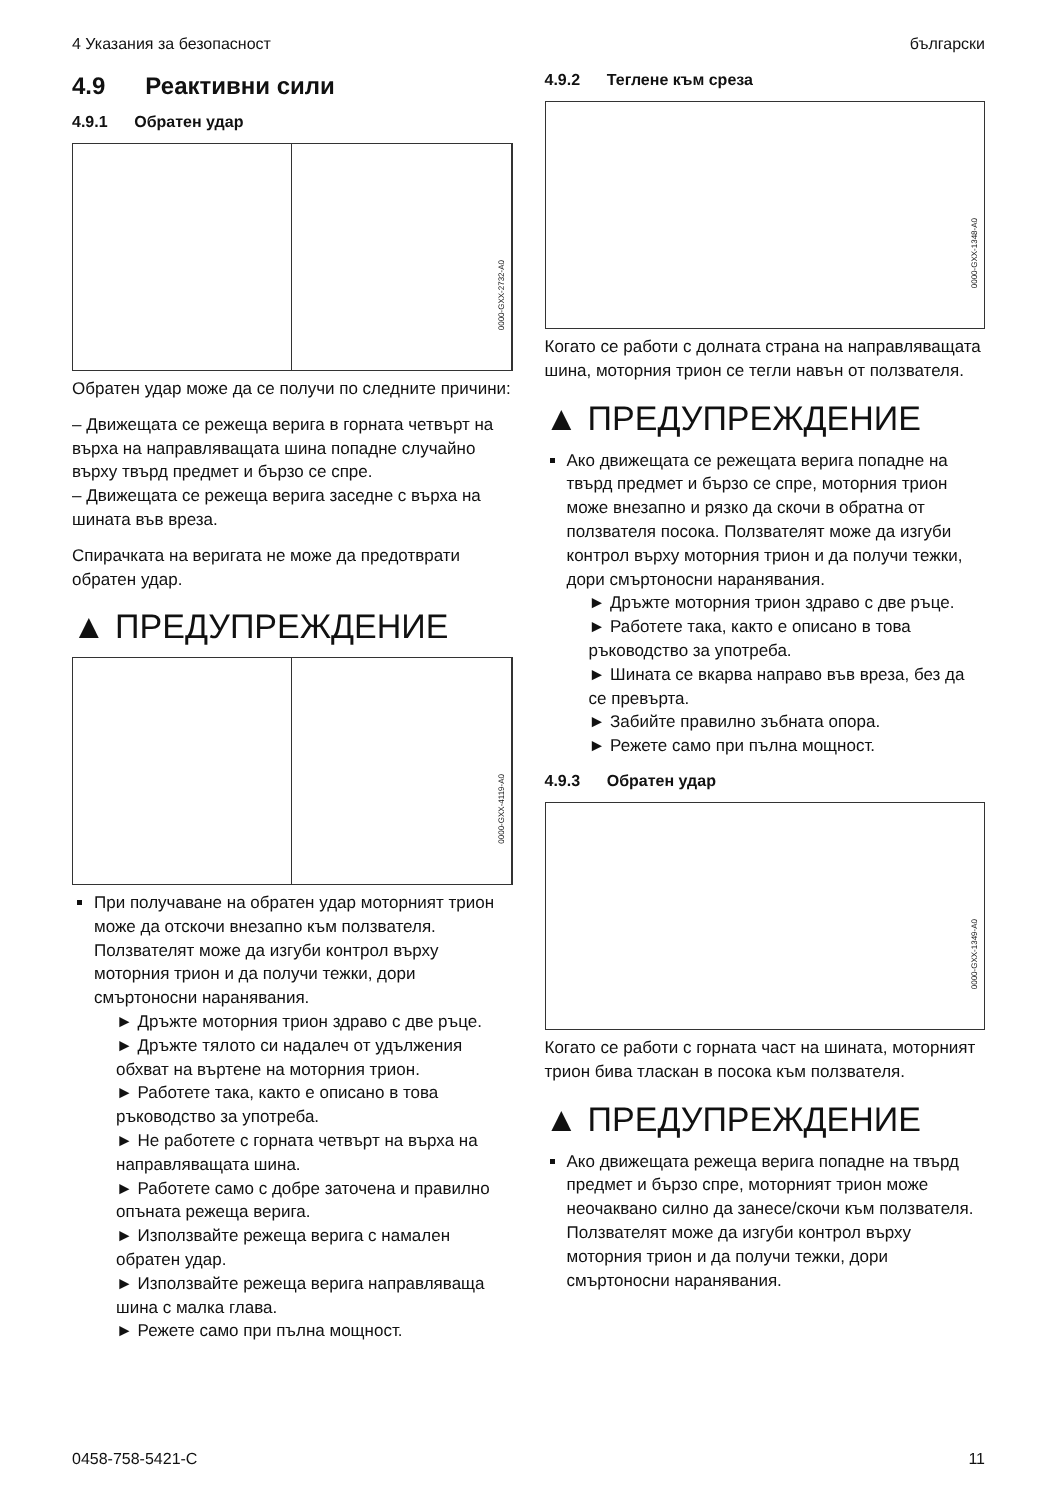4 Указания за безопасност български
4.9 Реактивни сили
4.9.1 Обратен удар
0000-GXX-2732-A0
Обратен удар може да се получи по следните причини:
– Движещата се режеща верига в горната четвърт на върха на направляващата шина попадне случайно върху твърд предмет и бързо се спре.
– Движещата се режеща верига заседне с върха на шината във вреза.
Спирачката на веригата не може да предотврати обратен удар.
▲ ПРЕДУПРЕЖДЕНИЕ
0000-GXX-4119-A0
При получаване на обратен удар моторният трион може да отскочи внезапно към ползвателя. Ползвателят може да изгуби контрол върху моторния трион и да получи тежки, дори смъртоносни наранявания.
► Дръжте моторния трион здраво с две ръце.
► Дръжте тялото си надалеч от удължения обхват на въртене на моторния трион.
► Работете така, както е описано в това ръководство за употреба.
► Не работете с горната четвърт на върха на направляващата шина.
► Работете само с добре заточена и правилно опъната режеща верига.
► Използвайте режеща верига с намален обратен удар.
► Използвайте режеща верига направляваща шина с малка глава.
► Режете само при пълна мощност.
4.9.2 Теглене към среза
0000-GXX-1348-A0
Когато се работи с долната страна на направляващата шина, моторния трион се тегли навън от ползвателя.
▲ ПРЕДУПРЕЖДЕНИЕ
Ако движещата се режещата верига попадне на твърд предмет и бързо се спре, моторния трион може внезапно и рязко да скочи в обратна от ползвателя посока. Ползвателят може да изгуби контрол върху моторния трион и да получи тежки, дори смъртоносни наранявания.
► Дръжте моторния трион здраво с две ръце.
► Работете така, както е описано в това ръководство за употреба.
► Шината се вкарва направо във вреза, без да се превърта.
► Забийте правилно зъбната опора.
► Режете само при пълна мощност.
4.9.3 Обратен удар
0000-GXX-1349-A0
Когато се работи с горната част на шината, моторният трион бива тласкан в посока към ползвателя.
▲ ПРЕДУПРЕЖДЕНИЕ
Ако движещата режеща верига попадне на твърд предмет и бързо спре, моторният трион може неочаквано силно да занесе/скочи към ползвателя. Ползвателят може да изгуби контрол върху моторния трион и да получи тежки, дори смъртоносни наранявания.
0458-758-5421-C 11